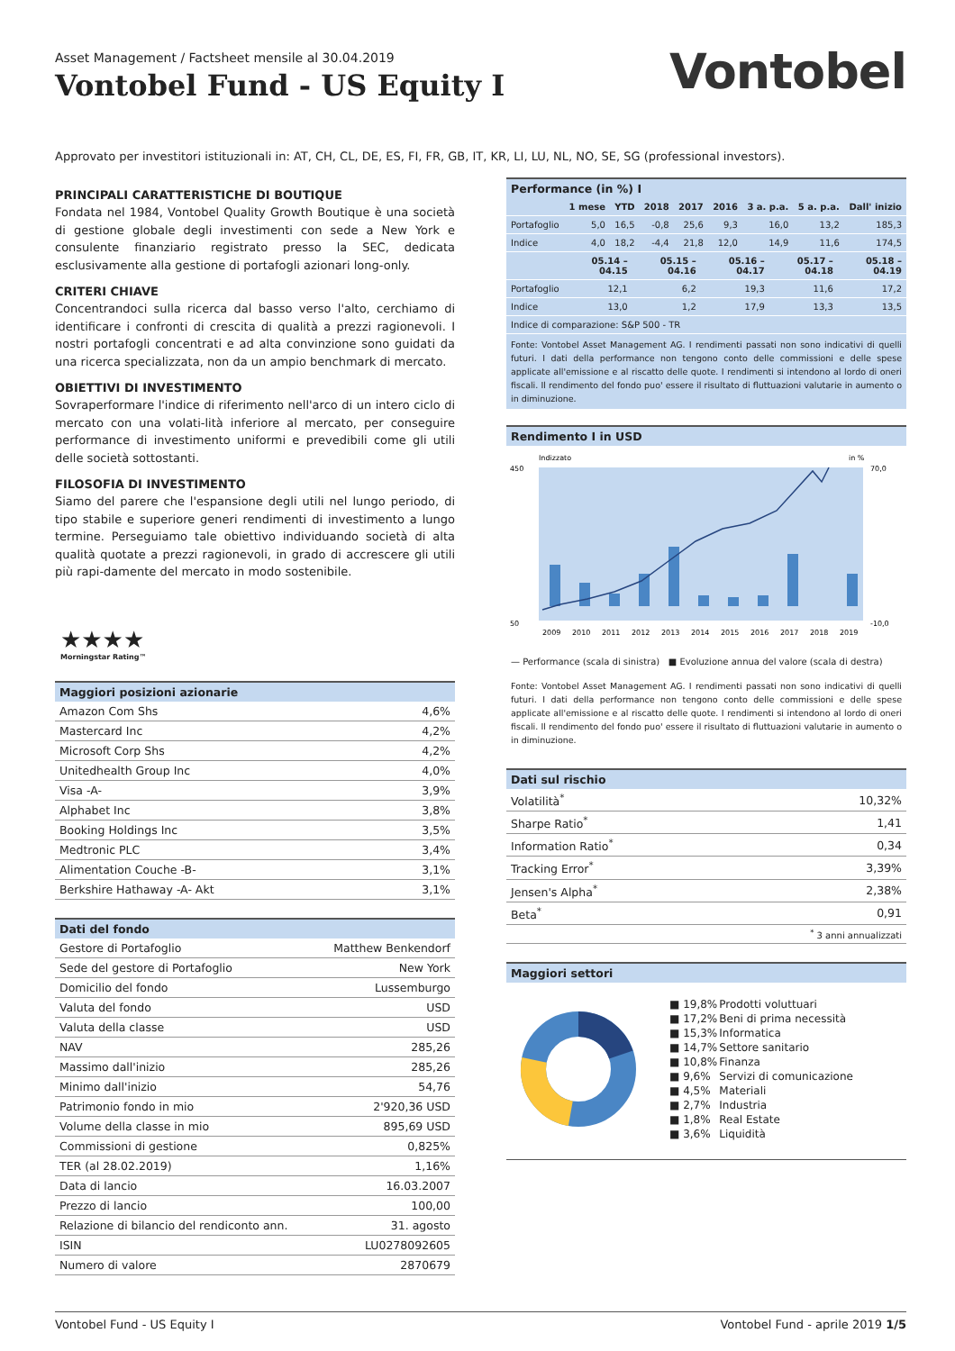Asset Management / Factsheet mensile al 30.04.2019
Vontobel Fund - US Equity I
Vontobel
Approvato per investitori istituzionali in: AT, CH, CL, DE, ES, FI, FR, GB, IT, KR, LI, LU, NL, NO, SE, SG (professional investors).
PRINCIPALI CARATTERISTICHE DI BOUTIQUE
Fondata nel 1984, Vontobel Quality Growth Boutique è una società di gestione globale degli investimenti con sede a New York e consulente finanziario registrato presso la SEC, dedicata esclusivamente alla gestione di portafogli azionari long-only.
CRITERI CHIAVE
Concentrandoci sulla ricerca dal basso verso l'alto, cerchiamo di identificare i confronti di crescita di qualità a prezzi ragionevoli. I nostri portafogli concentrati e ad alta convinzione sono guidati da una ricerca specializzata, non da un ampio benchmark di mercato.
OBIETTIVI DI INVESTIMENTO
Sovraperformare l'indice di riferimento nell'arco di un intero ciclo di mercato con una volati-lità inferiore al mercato, per conseguire performance di investimento uniformi e prevedibili come gli utili delle società sottostanti.
FILOSOFIA DI INVESTIMENTO
Siamo del parere che l'espansione degli utili nel lungo periodo, di tipo stabile e superiore generi rendimenti di investimento a lungo termine. Perseguiamo tale obiettivo individuando società di alta qualità quotate a prezzi ragionevoli, in grado di accrescere gli utili più rapi-damente del mercato in modo sostenibile.
★★★★
Morningstar Rating™
| Maggiori posizioni azionarie | |
| --- | --- |
| Amazon Com Shs | 4,6% |
| Mastercard Inc | 4,2% |
| Microsoft Corp Shs | 4,2% |
| Unitedhealth Group Inc | 4,0% |
| Visa -A- | 3,9% |
| Alphabet Inc | 3,8% |
| Booking Holdings Inc | 3,5% |
| Medtronic PLC | 3,4% |
| Alimentation Couche -B- | 3,1% |
| Berkshire Hathaway -A- Akt | 3,1% |
| Dati del fondo | |
| --- | --- |
| Gestore di Portafoglio | Matthew Benkendorf |
| Sede del gestore di Portafoglio | New York |
| Domicilio del fondo | Lussemburgo |
| Valuta del fondo | USD |
| Valuta della classe | USD |
| NAV | 285,26 |
| Massimo dall'inizio | 285,26 |
| Minimo dall'inizio | 54,76 |
| Patrimonio fondo in mio | 2'920,36 USD |
| Volume della classe in mio | 895,69 USD |
| Commissioni di gestione | 0,825% |
| TER (al 28.02.2019) | 1,16% |
| Data di lancio | 16.03.2007 |
| Prezzo di lancio | 100,00 |
| Relazione di bilancio del rendiconto ann. | 31. agosto |
| ISIN | LU0278092605 |
| Numero di valore | 2870679 |
| Performance (in %) I |
| --- |
| | 1 mese | YTD | 2018 | 2017 | 2016 | 3 a. p.a. | 5 a. p.a. | Dall' inizio |
| --- | --- | --- | --- | --- | --- | --- | --- | --- |
| Portafoglio | 5,0 | 16,5 | -0,8 | 25,6 | 9,3 | 16,0 | 13,2 | 185,3 |
| Indice | 4,0 | 18,2 | -4,4 | 21,8 | 12,0 | 14,9 | 11,6 | 174,5 |
| | 05.14 – 04.15 | 05.15 – 04.16 | 05.16 – 04.17 | 05.17 – 04.18 | 05.18 – 04.19 |
| --- | --- | --- | --- | --- | --- |
| Portafoglio | 12,1 | 6,2 | 19,3 | 11,6 | 17,2 |
| Indice | 13,0 | 1,2 | 17,9 | 13,3 | 13,5 |
| Indice di comparazione: S&P 500 - TR | | | | | |
Fonte: Vontobel Asset Management AG. I rendimenti passati non sono indicativi di quelli futuri. I dati della performance non tengono conto delle commissioni e delle spese applicate all'emissione e al riscatto delle quote. I rendimenti si intendono al lordo di oneri fiscali. Il rendimento del fondo puo' essere il risultato di fluttuazioni valutarie in aumento o in diminuzione.
| Rendimento I in USD |
| --- |
Indizzato
in %
450
50
70,0
-10,0
2009
2010
2011
2012
2013
2014
2015
2016
2017
2018
2019
— Performance (scala di sinistra) ■ Evoluzione annua del valore (scala di destra)
Fonte: Vontobel Asset Management AG. I rendimenti passati non sono indicativi di quelli futuri. I dati della performance non tengono conto delle commissioni e delle spese applicate all'emissione e al riscatto delle quote. I rendimenti si intendono al lordo di oneri fiscali. Il rendimento del fondo puo' essere il risultato di fluttuazioni valutarie in aumento o in diminuzione.
| Dati sul rischio | |
| --- | --- |
| Volatilità<sup>*</sup> | 10,32% |
| Sharpe Ratio<sup>*</sup> | 1,41 |
| Information Ratio<sup>*</sup> | 0,34 |
| Tracking Error<sup>*</sup> | 3,39% |
| Jensen's Alpha<sup>*</sup> | 2,38% |
| Beta<sup>*</sup> | 0,91 |
| <sup>*</sup> 3 anni annualizzati | |
| Maggiori settori |
| --- |
| ■ 19,8% | Prodotti voluttuari |
| ■ 17,2% | Beni di prima necessità |
| ■ 15,3% | Informatica |
| ■ 14,7% | Settore sanitario |
| ■ 10,8% | Finanza |
| ■ 9,6% | Servizi di comunicazione |
| ■ 4,5% | Materiali |
| ■ 2,7% | Industria |
| ■ 1,8% | Real Estate |
| ■ 3,6% | Liquidità |
Vontobel Fund - US Equity I Vontobel Fund - aprile 2019 1/5